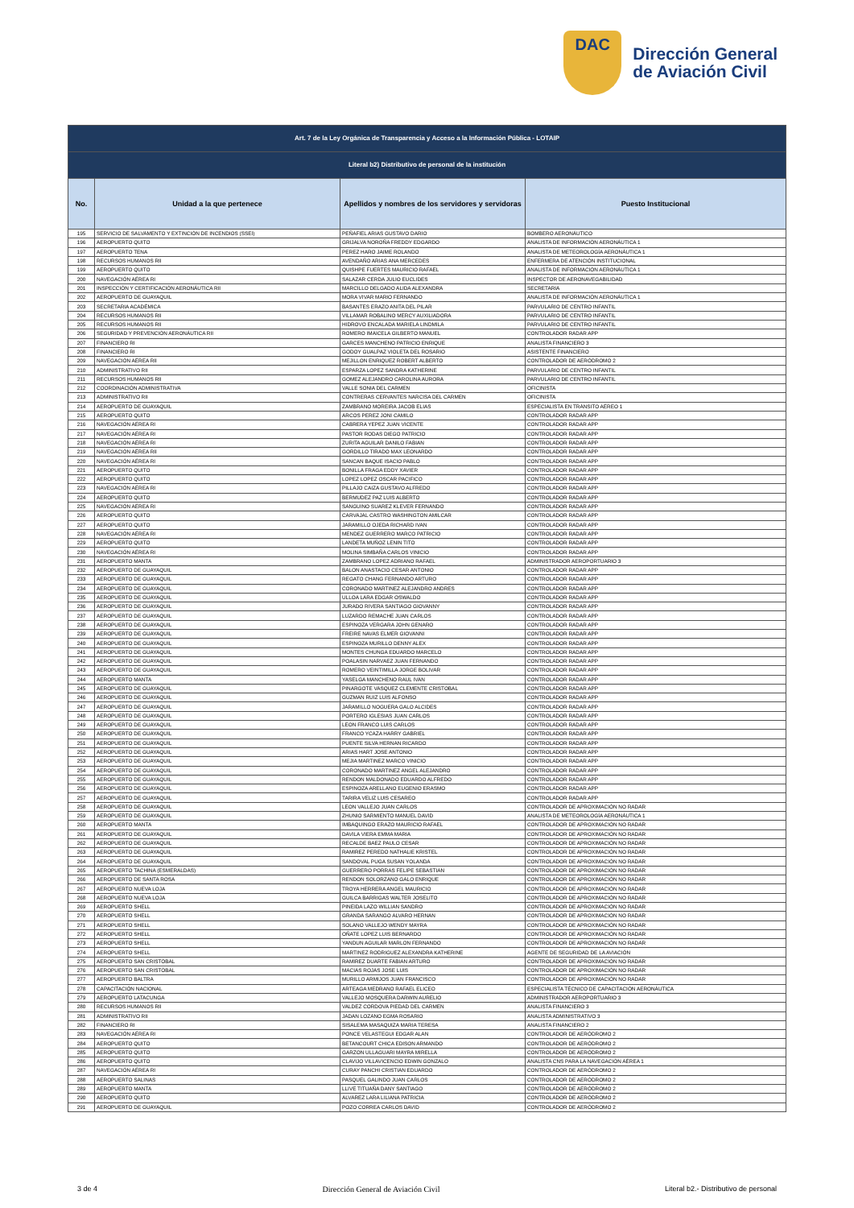DAC
Dirección General
de Aviación Civil
| Art. 7 de la Ley Orgánica de Transparencia y Acceso a la Información Pública - LOTAIP | | | |
| Literal b2) Distributivo de personal de la institución | | | |
| No. | Unidad a la que pertenece | Apellidos y nombres de los servidores y servidoras | Puesto Institucional |
| 195 | SERVICIO DE SALVAMENTO Y EXTINCIÓN DE INCENDIOS (SSEI) | PEÑAFIEL ARIAS GUSTAVO DARIO | BOMBERO AERONÁUTICO |
| 196 | AEROPUERTO QUITO | GRIJALVA NOROÑA FREDDY EDGARDO | ANALISTA DE INFORMACIÓN AERONÁUTICA 1 |
| 197 | AEROPUERTO TENA | PEREZ HARO JAIME ROLANDO | ANALISTA DE METEOROLOGÍA AERONÁUTICA 1 |
| 198 | RECURSOS HUMANOS RII | AVENDAÑO ARIAS ANA MERCEDES | ENFERMERA DE ATENCIÓN INSTITUCIONAL |
| 199 | AEROPUERTO QUITO | QUISHPE FUERTES MAURICIO RAFAEL | ANALISTA DE INFORMACIÓN AERONÁUTICA 1 |
| 200 | NAVEGACIÓN AÉREA RI | SALAZAR CERDA JULIO EUCLIDES | INSPECTOR DE AERONAVEGABILIDAD |
| 201 | INSPECCIÓN Y CERTIFICACIÓN AERONÁUTICA RII | MARCILLO DELGADO ALIDA ALEXANDRA | SECRETARIA |
| 202 | AEROPUERTO DE GUAYAQUIL | MORA VIVAR MARIO FERNANDO | ANALISTA DE INFORMACIÓN AERONÁUTICA 1 |
| 203 | SECRETARIA ACADÉMICA | BASANTES ERAZO ANITA DEL PILAR | PARVULARIO DE CENTRO INFANTIL |
| 204 | RECURSOS HUMANOS RII | VILLAMAR ROBALINO MERCY AUXILIADORA | PARVULARIO DE CENTRO INFANTIL |
| 205 | RECURSOS HUMANOS RII | HIDROVO ENCALADA MARIELA LINDMILA | PARVULARIO DE CENTRO INFANTIL |
| 206 | SEGURIDAD Y PREVENCIÓN AERONÁUTICA RII | ROMERO IMAICELA GILBERTO MANUEL | CONTROLADOR RADAR APP |
| 207 | FINANCIERO RI | GARCES MANCHENO PATRICIO ENRIQUE | ANALISTA FINANCIERO 3 |
| 208 | FINANCIERO RI | GODOY GUALPAZ VIOLETA DEL ROSARIO | ASISTENTE FINANCIERO |
| 209 | NAVEGACIÓN AÉREA RII | MEJILLON ENRIQUEZ ROBERT ALBERTO | CONTROLADOR DE AERÓDROMO 2 |
| 210 | ADMINISTRATIVO RII | ESPARZA LOPEZ SANDRA KATHERINE | PARVULARIO DE CENTRO INFANTIL |
| 211 | RECURSOS HUMANOS RII | GOMEZ ALEJANDRO CAROLINA AURORA | PARVULARIO DE CENTRO INFANTIL |
| 212 | COORDINACIÓN ADMINISTRATIVA | VALLE SONIA DEL CARMEN | OFICINISTA |
| 213 | ADMINISTRATIVO RII | CONTRERAS CERVANTES NARCISA DEL CARMEN | OFICINISTA |
| 214 | AEROPUERTO DE GUAYAQUIL | ZAMBRANO MOREIRA JACOB ELIAS | ESPECIALISTA EN TRÁNSITO AÉREO 1 |
| 215 | AEROPUERTO QUITO | ARCOS PEREZ JONI CAMILO | CONTROLADOR RADAR APP |
| 216 | NAVEGACIÓN AÉREA RI | CABRERA YEPEZ JUAN VICENTE | CONTROLADOR RADAR APP |
| 217 | NAVEGACIÓN AÉREA RI | PASTOR RODAS DIEGO PATRICIO | CONTROLADOR RADAR APP |
| 218 | NAVEGACIÓN AÉREA RI | ZURITA AGUILAR DANILO FABIAN | CONTROLADOR RADAR APP |
| 219 | NAVEGACIÓN AÉREA RII | GORDILLO TIRADO MAX LEONARDO | CONTROLADOR RADAR APP |
| 220 | NAVEGACIÓN AÉREA RI | SANCAN BAQUE ISACIO PABLO | CONTROLADOR RADAR APP |
| 221 | AEROPUERTO QUITO | BONILLA FRAGA EDDY XAVIER | CONTROLADOR RADAR APP |
| 222 | AEROPUERTO QUITO | LOPEZ LOPEZ OSCAR PACIFICO | CONTROLADOR RADAR APP |
| 223 | NAVEGACIÓN AÉREA RI | PILLAJO CAIZA GUSTAVO ALFREDO | CONTROLADOR RADAR APP |
| 224 | AEROPUERTO QUITO | BERMUDEZ PAZ LUIS ALBERTO | CONTROLADOR RADAR APP |
| 225 | NAVEGACIÓN AÉREA RI | SANGUINO SUAREZ KLEVER FERNANDO | CONTROLADOR RADAR APP |
| 226 | AEROPUERTO QUITO | CARVAJAL CASTRO WASHINGTON AMILCAR | CONTROLADOR RADAR APP |
| 227 | AEROPUERTO QUITO | JARAMILLO OJEDA RICHARD IVAN | CONTROLADOR RADAR APP |
| 228 | NAVEGACIÓN AÉREA RI | MENDEZ GUERRERO MARCO PATRICIO | CONTROLADOR RADAR APP |
| 229 | AEROPUERTO QUITO | LANDETA MUÑOZ LENIN TITO | CONTROLADOR RADAR APP |
| 230 | NAVEGACIÓN AÉREA RI | MOLINA SIMBAÑA CARLOS VINICIO | CONTROLADOR RADAR APP |
| 231 | AEROPUERTO MANTA | ZAMBRANO LOPEZ ADRIANO RAFAEL | ADMINISTRADOR AEROPORTUARIO 3 |
| 232 | AEROPUERTO DE GUAYAQUIL | BALON ANASTACIO CESAR ANTONIO | CONTROLADOR RADAR APP |
| 233 | AEROPUERTO DE GUAYAQUIL | REGATO CHANG FERNANDO ARTURO | CONTROLADOR RADAR APP |
| 234 | AEROPUERTO DE GUAYAQUIL | CORONADO MARTINEZ ALEJANDRO ANDRES | CONTROLADOR RADAR APP |
| 235 | AEROPUERTO DE GUAYAQUIL | ULLOA LARA EDGAR OSWALDO | CONTROLADOR RADAR APP |
| 236 | AEROPUERTO DE GUAYAQUIL | JURADO RIVERA SANTIAGO GIOVANNY | CONTROLADOR RADAR APP |
| 237 | AEROPUERTO DE GUAYAQUIL | LUZARDO REMACHE JUAN CARLOS | CONTROLADOR RADAR APP |
| 238 | AEROPUERTO DE GUAYAQUIL | ESPINOZA VERGARA JOHN GENARO | CONTROLADOR RADAR APP |
| 239 | AEROPUERTO DE GUAYAQUIL | FREIRE NAVAS ELMER GIOVANNI | CONTROLADOR RADAR APP |
| 240 | AEROPUERTO DE GUAYAQUIL | ESPINOZA MURILLO DENNY ALEX | CONTROLADOR RADAR APP |
| 241 | AEROPUERTO DE GUAYAQUIL | MONTES CHUNGA EDUARDO MARCELO | CONTROLADOR RADAR APP |
| 242 | AEROPUERTO DE GUAYAQUIL | POALASIN NARVAEZ JUAN FERNANDO | CONTROLADOR RADAR APP |
| 243 | AEROPUERTO DE GUAYAQUIL | ROMERO VEINTIMILLA JORGE BOLIVAR | CONTROLADOR RADAR APP |
| 244 | AEROPUERTO MANTA | YASELGA MANCHENO RAUL IVAN | CONTROLADOR RADAR APP |
| 245 | AEROPUERTO DE GUAYAQUIL | PINARGOTE VASQUEZ CLEMENTE CRISTOBAL | CONTROLADOR RADAR APP |
| 246 | AEROPUERTO DE GUAYAQUIL | GUZMAN RUIZ LUIS ALFONSO | CONTROLADOR RADAR APP |
| 247 | AEROPUERTO DE GUAYAQUIL | JARAMILLO NOGUERA GALO ALCIDES | CONTROLADOR RADAR APP |
| 248 | AEROPUERTO DE GUAYAQUIL | PORTERO IGLESIAS JUAN CARLOS | CONTROLADOR RADAR APP |
| 249 | AEROPUERTO DE GUAYAQUIL | LEON FRANCO LUIS CARLOS | CONTROLADOR RADAR APP |
| 250 | AEROPUERTO DE GUAYAQUIL | FRANCO YCAZA HARRY GABRIEL | CONTROLADOR RADAR APP |
| 251 | AEROPUERTO DE GUAYAQUIL | PUENTE SILVA HERNAN RICARDO | CONTROLADOR RADAR APP |
| 252 | AEROPUERTO DE GUAYAQUIL | ARIAS HART JOSE ANTONIO | CONTROLADOR RADAR APP |
| 253 | AEROPUERTO DE GUAYAQUIL | MEJIA MARTINEZ MARCO VINICIO | CONTROLADOR RADAR APP |
| 254 | AEROPUERTO DE GUAYAQUIL | CORONADO MARTINEZ ANGEL ALEJANDRO | CONTROLADOR RADAR APP |
| 255 | AEROPUERTO DE GUAYAQUIL | RENDON MALDONADO EDUARDO ALFREDO | CONTROLADOR RADAR APP |
| 256 | AEROPUERTO DE GUAYAQUIL | ESPINOZA ARELLANO EUGENIO ERASMO | CONTROLADOR RADAR APP |
| 257 | AEROPUERTO DE GUAYAQUIL | TARIRA VELIZ LUIS CESAREO | CONTROLADOR RADAR APP |
| 258 | AEROPUERTO DE GUAYAQUIL | LEON VALLEJO JUAN CARLOS | CONTROLADOR DE APROXIMACIÓN NO RADAR |
| 259 | AEROPUERTO DE GUAYAQUIL | ZHUNIO SARMIENTO MANUEL DAVID | ANALISTA DE METEOROLOGÍA AERONÁUTICA 1 |
| 260 | AEROPUERTO MANTA | IMBAQUINGO ERAZO MAURICIO RAFAEL | CONTROLADOR DE APROXIMACIÓN NO RADAR |
| 261 | AEROPUERTO DE GUAYAQUIL | DAVILA VIERA EMMA MARIA | CONTROLADOR DE APROXIMACIÓN NO RADAR |
| 262 | AEROPUERTO DE GUAYAQUIL | RECALDE BAEZ PAULO CESAR | CONTROLADOR DE APROXIMACIÓN NO RADAR |
| 263 | AEROPUERTO DE GUAYAQUIL | RAMIREZ PEREDO NATHALIE KRISTEL | CONTROLADOR DE APROXIMACIÓN NO RADAR |
| 264 | AEROPUERTO DE GUAYAQUIL | SANDOVAL PUGA SUSAN YOLANDA | CONTROLADOR DE APROXIMACIÓN NO RADAR |
| 265 | AEROPUERTO TACHINA (ESMERALDAS) | GUERRERO PORRAS FELIPE SEBASTIAN | CONTROLADOR DE APROXIMACIÓN NO RADAR |
| 266 | AEROPUERTO DE SANTA ROSA | RENDON SOLORZANO GALO ENRIQUE | CONTROLADOR DE APROXIMACIÓN NO RADAR |
| 267 | AEROPUERTO NUEVA LOJA | TROYA HERRERA ANGEL MAURICIO | CONTROLADOR DE APROXIMACIÓN NO RADAR |
| 268 | AEROPUERTO NUEVA LOJA | GUILCA BARRIGAS WALTER JOSELITO | CONTROLADOR DE APROXIMACIÓN NO RADAR |
| 269 | AEROPUERTO SHELL | PINEIDA LAZO WILLIAN SANDRO | CONTROLADOR DE APROXIMACIÓN NO RADAR |
| 270 | AEROPUERTO SHELL | GRANDA SARANGO ALVARO HERNAN | CONTROLADOR DE APROXIMACIÓN NO RADAR |
| 271 | AEROPUERTO SHELL | SOLANO VALLEJO WENDY MAYRA | CONTROLADOR DE APROXIMACIÓN NO RADAR |
| 272 | AEROPUERTO SHELL | OÑATE LOPEZ LUIS BERNARDO | CONTROLADOR DE APROXIMACIÓN NO RADAR |
| 273 | AEROPUERTO SHELL | YANDUN AGUILAR MARLON FERNANDO | CONTROLADOR DE APROXIMACIÓN NO RADAR |
| 274 | AEROPUERTO SHELL | MARTINEZ RODRIGUEZ ALEXANDRA KATHERINE | AGENTE DE SEGURIDAD DE LA AVIACIÓN |
| 275 | AEROPUERTO SAN CRISTÓBAL | RAMIREZ DUARTE FABIAN ARTURO | CONTROLADOR DE APROXIMACIÓN NO RADAR |
| 276 | AEROPUERTO SAN CRISTÓBAL | MACIAS ROJAS JOSE LUIS | CONTROLADOR DE APROXIMACIÓN NO RADAR |
| 277 | AEROPUERTO BALTRA | MURILLO ARMIJOS JUAN FRANCISCO | CONTROLADOR DE APROXIMACIÓN NO RADAR |
| 278 | CAPACITACIÓN NACIONAL | ARTEAGA MEDRANO RAFAEL ELICEO | ESPECIALISTA TÉCNICO DE CAPACITACIÓN AERONÁUTICA |
| 279 | AEROPUERTO LATACUNGA | VALLEJO MOSQUERA DARWIN AURELIO | ADMINISTRADOR AEROPORTUARIO 3 |
| 280 | RECURSOS HUMANOS RII | VALDEZ CORDOVA PIEDAD DEL CARMEN | ANALISTA FINANCIERO 3 |
| 281 | ADMINISTRATIVO RII | JADAN LOZANO EGMA ROSARIO | ANALISTA ADMINISTRATIVO 3 |
| 282 | FINANCIERO RI | SISALEMA MASAQUIZA MARIA TERESA | ANALISTA FINANCIERO 2 |
| 283 | NAVEGACIÓN AÉREA RI | PONCE VELASTEGUI EDGAR ALAN | CONTROLADOR DE AERÓDROMO 2 |
| 284 | AEROPUERTO QUITO | BETANCOURT CHICA EDISON ARMANDO | CONTROLADOR DE AERÓDROMO 2 |
| 285 | AEROPUERTO QUITO | GARZON ULLAGUARI MAYRA MIRELLA | CONTROLADOR DE AERÓDROMO 2 |
| 286 | AEROPUERTO QUITO | CLAVIJO VILLAVICENCIO EDWIN GONZALO | ANALISTA CNS PARA LA NAVEGACIÓN AÉREA 1 |
| 287 | NAVEGACIÓN AÉREA RI | CURAY PANCHI CRISTIAN EDUARDO | CONTROLADOR DE AERÓDROMO 2 |
| 288 | AEROPUERTO SALINAS | PASQUEL GALINDO JUAN CARLOS | CONTROLADOR DE AERÓDROMO 2 |
| 289 | AEROPUERTO MANTA | LLIVE TITUAÑA DANY SANTIAGO | CONTROLADOR DE AERÓDROMO 2 |
| 290 | AEROPUERTO QUITO | ALVAREZ LARA LILIANA PATRICIA | CONTROLADOR DE AERÓDROMO 2 |
| 291 | AEROPUERTO DE GUAYAQUIL | POZO CORREA CARLOS DAVID | CONTROLADOR DE AERÓDROMO 2 |
3 de 4 Dirección General de Aviación Civil Literal b2.- Distributivo de personal